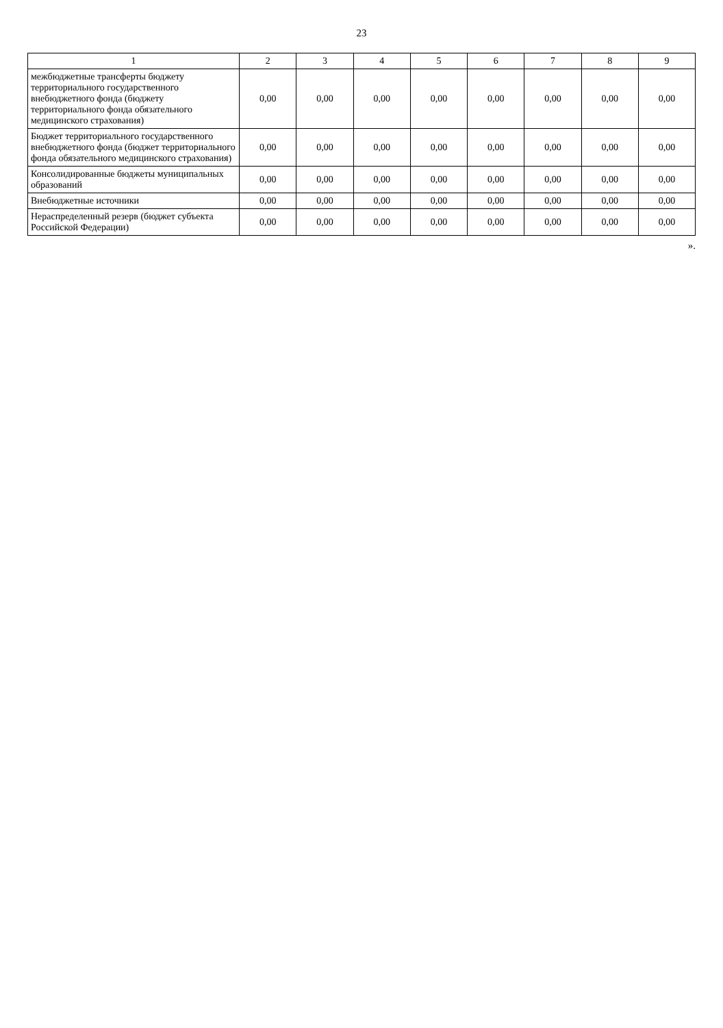23
| 1 | 2 | 3 | 4 | 5 | 6 | 7 | 8 | 9 |
| --- | --- | --- | --- | --- | --- | --- | --- | --- |
| межбюджетные трансферты бюджету территориального государственного внебюджетного фонда (бюджету территориального фонда обязательного медицинского страхования) | 0,00 | 0,00 | 0,00 | 0,00 | 0,00 | 0,00 | 0,00 | 0,00 |
| Бюджет территориального государственного внебюджетного фонда (бюджет территориального фонда обязательного медицинского страхования) | 0,00 | 0,00 | 0,00 | 0,00 | 0,00 | 0,00 | 0,00 | 0,00 |
| Консолидированные бюджеты муниципальных образований | 0,00 | 0,00 | 0,00 | 0,00 | 0,00 | 0,00 | 0,00 | 0,00 |
| Внебюджетные источники | 0,00 | 0,00 | 0,00 | 0,00 | 0,00 | 0,00 | 0,00 | 0,00 |
| Нераспределенный резерв (бюджет субъекта Российской Федерации) | 0,00 | 0,00 | 0,00 | 0,00 | 0,00 | 0,00 | 0,00 | 0,00 |
».